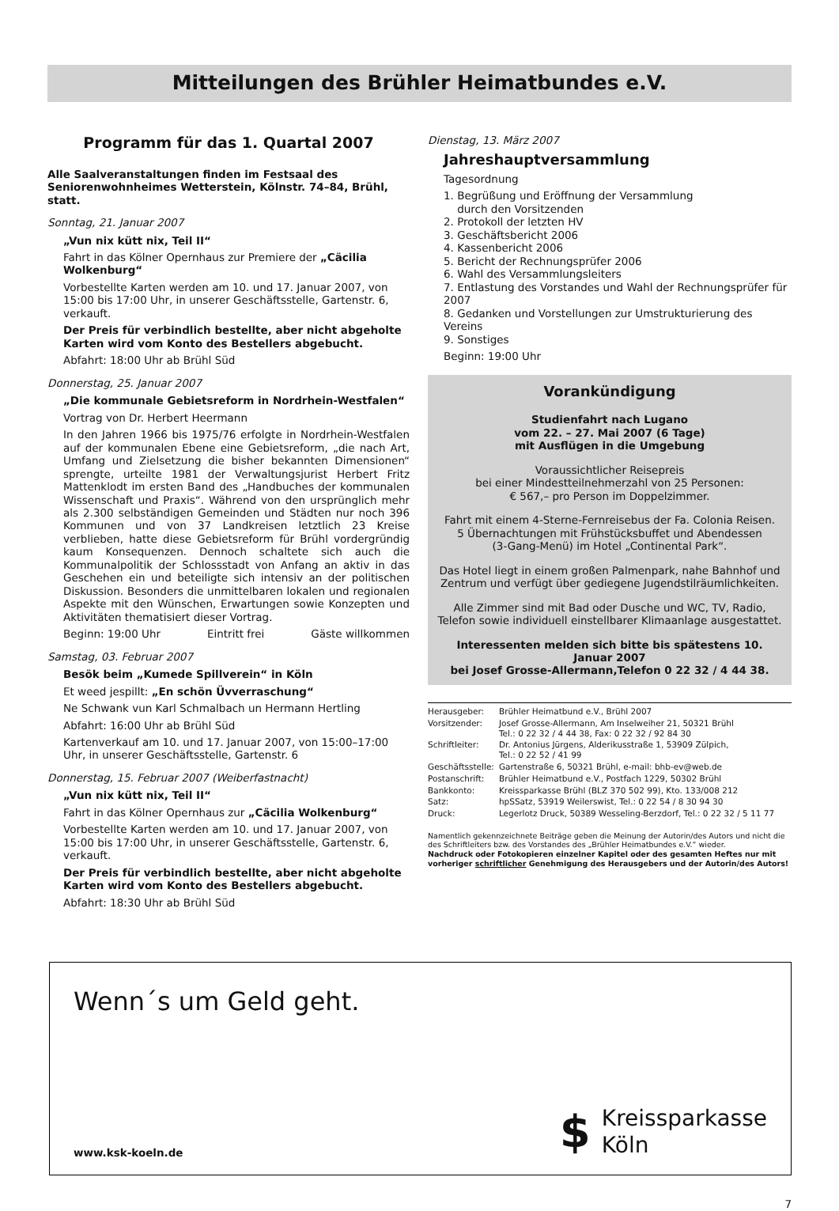Mitteilungen des Brühler Heimatbundes e.V.
Programm für das 1. Quartal 2007
Alle Saalveranstaltungen finden im Festsaal des Seniorenwohnheimes Wetterstein, Kölnstr. 74–84, Brühl, statt.
Sonntag, 21. Januar 2007
„Vun nix kütt nix, Teil II“
Fahrt in das Kölner Opernhaus zur Premiere der „Cäcilia Wolkenburg“
Vorbestellte Karten werden am 10. und 17. Januar 2007, von 15:00 bis 17:00 Uhr, in unserer Geschäftsstelle, Gartenstr. 6, verkauft.
Der Preis für verbindlich bestellte, aber nicht abgeholte Karten wird vom Konto des Bestellers abgebucht.
Abfahrt: 18:00 Uhr ab Brühl Süd
Donnerstag, 25. Januar 2007
„Die kommunale Gebietsreform in Nordrhein-Westfalen“
Vortrag von Dr. Herbert Heermann
In den Jahren 1966 bis 1975/76 erfolgte in Nordrhein-Westfalen auf der kommunalen Ebene eine Gebietsreform, „die nach Art, Umfang und Zielsetzung die bisher bekannten Dimensionen“ sprengte, urteilte 1981 der Verwaltungsjurist Herbert Fritz Mattenklodt im ersten Band des „Handbuches der kommunalen Wissenschaft und Praxis“. Während von den ursprünglich mehr als 2.300 selbständigen Gemeinden und Städten nur noch 396 Kommunen und von 37 Landkreisen letztlich 23 Kreise verblieben, hatte diese Gebietsreform für Brühl vordergründig kaum Konsequenzen. Dennoch schaltete sich auch die Kommunalpolitik der Schlossstadt von Anfang an aktiv in das Geschehen ein und beteiligte sich intensiv an der politischen Diskussion. Besonders die unmittelbaren lokalen und regionalen Aspekte mit den Wünschen, Erwartungen sowie Konzepten und Aktivitäten thematisiert dieser Vortrag.
Beginn: 19:00 Uhr Eintritt frei Gäste willkommen
Samstag, 03. Februar 2007
Besök beim „Kumede Spillverein“ in Köln
Et weed jespillt: „En schön Üvverraschung“
Ne Schwank vun Karl Schmalbach un Hermann Hertling
Abfahrt: 16:00 Uhr ab Brühl Süd
Kartenverkauf am 10. und 17. Januar 2007, von 15:00–17:00 Uhr, in unserer Geschäftsstelle, Gartenstr. 6
Donnerstag, 15. Februar 2007 (Weiberfastnacht)
„Vun nix kütt nix, Teil II“
Fahrt in das Kölner Opernhaus zur „Cäcilia Wolkenburg“
Vorbestellte Karten werden am 10. und 17. Januar 2007, von 15:00 bis 17:00 Uhr, in unserer Geschäftsstelle, Gartenstr. 6, verkauft.
Der Preis für verbindlich bestellte, aber nicht abgeholte Karten wird vom Konto des Bestellers abgebucht.
Abfahrt: 18:30 Uhr ab Brühl Süd
Dienstag, 13. März 2007
Jahreshauptversammlung
Tagesordnung
1. Begrüßung und Eröffnung der Versammlung
durch den Vorsitzenden
2. Protokoll der letzten HV
3. Geschäftsbericht 2006
4. Kassenbericht 2006
5. Bericht der Rechnungsprüfer 2006
6. Wahl des Versammlungsleiters
7. Entlastung des Vorstandes und Wahl der Rechnungsprüfer für 2007
8. Gedanken und Vorstellungen zur Umstrukturierung des Vereins
9. Sonstiges
Beginn: 19:00 Uhr
Vorankündigung
Studienfahrt nach Lugano
vom 22. – 27. Mai 2007 (6 Tage)
mit Ausflügen in die Umgebung
Voraussichtlicher Reisepreis
bei einer Mindestteilnehmerzahl von 25 Personen:
€ 567,– pro Person im Doppelzimmer.
Fahrt mit einem 4-Sterne-Fernreisebus der Fa. Colonia Reisen.
5 Übernachtungen mit Frühstücksbuffet und Abendessen
(3-Gang-Menü) im Hotel „Continental Park“.
Das Hotel liegt in einem großen Palmenpark, nahe Bahnhof und Zentrum und verfügt über gediegene Jugendstilräumlichkeiten.
Alle Zimmer sind mit Bad oder Dusche und WC, TV, Radio, Telefon sowie individuell einstellbarer Klimaanlage ausgestattet.
Interessenten melden sich bitte bis spätestens 10. Januar 2007
bei Josef Grosse-Allermann,Telefon 0 22 32 / 4 44 38.
| Herausgeber: | Brühler Heimatbund e.V., Brühl 2007 |
| Vorsitzender: | Josef Grosse-Allermann, Am Inselweiher 21, 50321 Brühl Tel.: 0 22 32 / 4 44 38, Fax: 0 22 32 / 92 84 30 |
| Schriftleiter: | Dr. Antonius Jürgens, Alderikusstraße 1, 53909 Zülpich, Tel.: 0 22 52 / 41 99 |
| Geschäftsstelle: | Gartenstraße 6, 50321 Brühl, e-mail: bhb-ev@web.de |
| Postanschrift: | Brühler Heimatbund e.V., Postfach 1229, 50302 Brühl |
| Bankkonto: | Kreissparkasse Brühl (BLZ 370 502 99), Kto. 133/008 212 |
| Satz: | hpSSatz, 53919 Weilerswist, Tel.: 0 22 54 / 8 30 94 30 |
| Druck: | Legerlotz Druck, 50389 Wesseling-Berzdorf, Tel.: 0 22 32 / 5 11 77 |
Namentlich gekennzeichnete Beiträge geben die Meinung der Autorin/des Autors und nicht die des Schriftleiters bzw. des Vorstandes des „Brühler Heimatbundes e.V.“ wieder.
Nachdruck oder Fotokopieren einzelner Kapitel oder des gesamten Heftes nur mit vorheriger schriftlicher Genehmigung des Herausgebers und der Autorin/des Autors!
Wenn´s um Geld geht.
www.ksk-koeln.de
$
Kreissparkasse
Köln
7